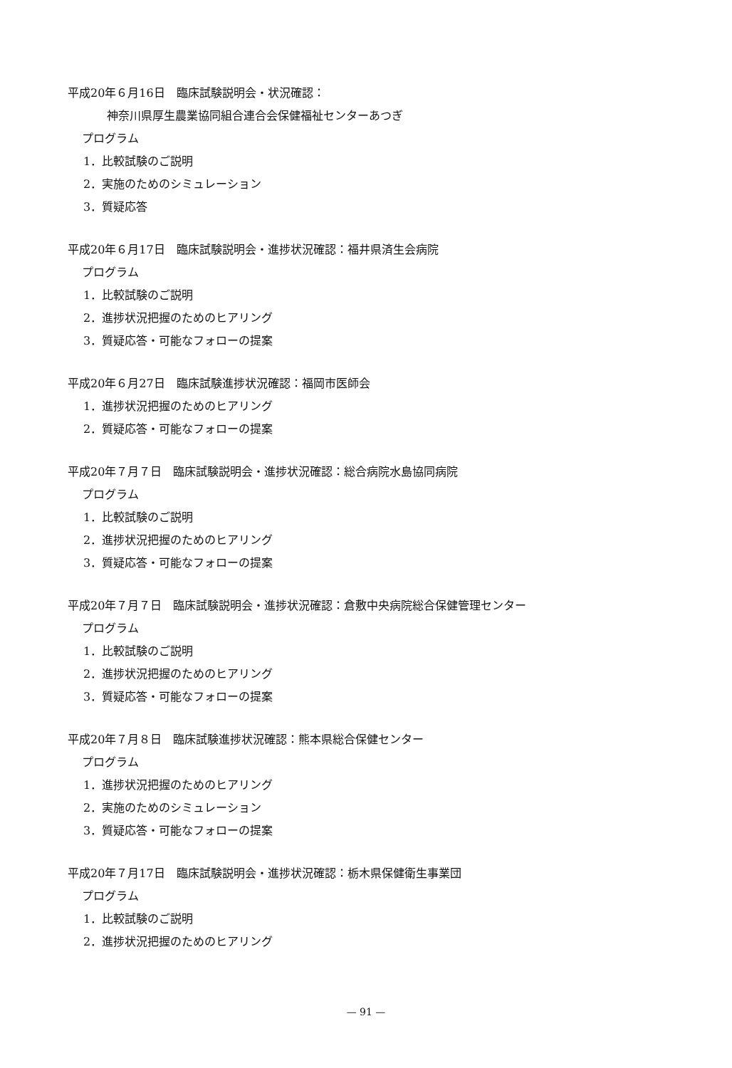平成20年６月16日　臨床試験説明会・状況確認：
神奈川県厚生農業協同組合連合会保健福祉センターあつぎ
プログラム
1．比較試験のご説明
2．実施のためのシミュレーション
3．質疑応答
平成20年６月17日　臨床試験説明会・進捗状況確認：福井県済生会病院
プログラム
1．比較試験のご説明
2．進捗状況把握のためのヒアリング
3．質疑応答・可能なフォローの提案
平成20年６月27日　臨床試験進捗状況確認：福岡市医師会
1．進捗状況把握のためのヒアリング
2．質疑応答・可能なフォローの提案
平成20年７月７日　臨床試験説明会・進捗状況確認：総合病院水島協同病院
プログラム
1．比較試験のご説明
2．進捗状況把握のためのヒアリング
3．質疑応答・可能なフォローの提案
平成20年７月７日　臨床試験説明会・進捗状況確認：倉敷中央病院総合保健管理センター
プログラム
1．比較試験のご説明
2．進捗状況把握のためのヒアリング
3．質疑応答・可能なフォローの提案
平成20年７月８日　臨床試験進捗状況確認：熊本県総合保健センター
プログラム
1．進捗状況把握のためのヒアリング
2．実施のためのシミュレーション
3．質疑応答・可能なフォローの提案
平成20年７月17日　臨床試験説明会・進捗状況確認：栃木県保健衛生事業団
プログラム
1．比較試験のご説明
2．進捗状況把握のためのヒアリング
— 91 —